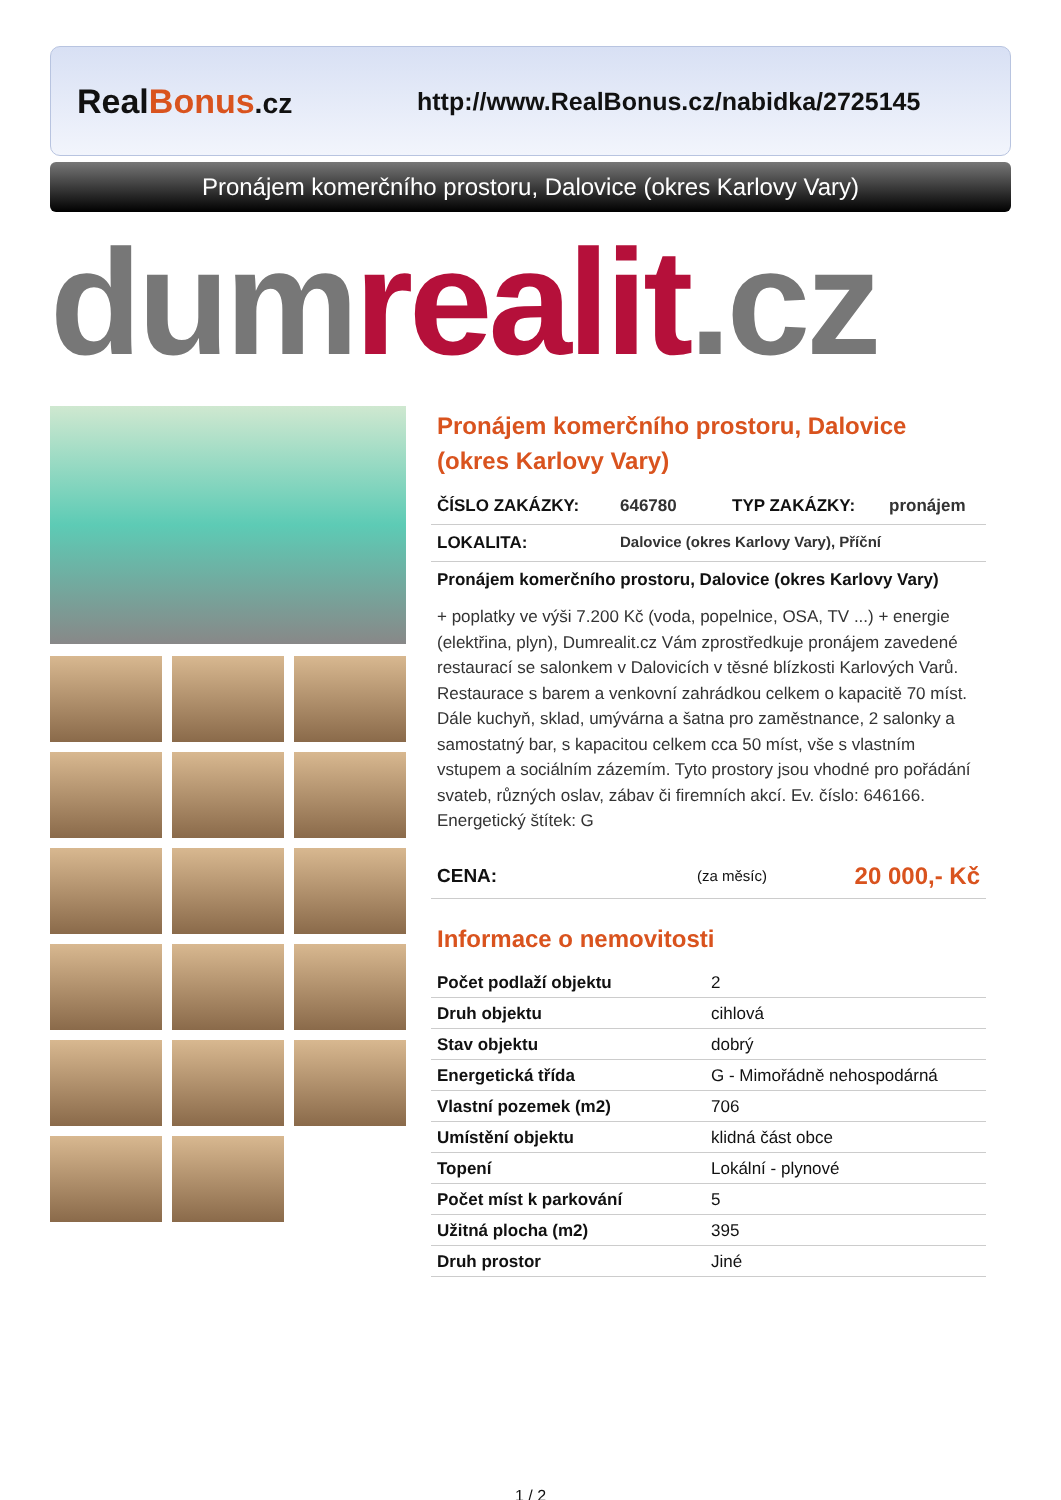Real Bonus.cz
http://www.RealBonus.cz/nabidka/2725145
Pronájem komerčního prostoru, Dalovice (okres Karlovy Vary)
dumrealit.cz
Pronájem komerčního prostoru, Dalovice (okres Karlovy Vary)
ČÍSLO ZAKÁZKY: 646780 TYP ZAKÁZKY: pronájem
LOKALITA: Dalovice (okres Karlovy Vary), Příční
Pronájem komerčního prostoru, Dalovice (okres Karlovy Vary)
+ poplatky ve výši 7.200 Kč (voda, popelnice, OSA, TV ...) + energie (elektřina, plyn), Dumrealit.cz Vám zprostředkuje pronájem zavedené restaurací se salonkem v Dalovicích v těsné blízkosti Karlových Varů. Restaurace s barem a venkovní zahrádkou celkem o kapacitě 70 míst. Dále kuchyň, sklad, umývárna a šatna pro zaměstnance, 2 salonky a samostatný bar, s kapacitou celkem cca 50 míst, vše s vlastním vstupem a sociálním zázemím. Tyto prostory jsou vhodné pro pořádání svateb, různých oslav, zábav či firemních akcí. Ev. číslo: 646166. Energetický štítek: G
CENA: (za měsíc) 20 000,- Kč
Informace o nemovitosti
| Počet podlaží objektu | 2 |
| Druh objektu | cihlová |
| Stav objektu | dobrý |
| Energetická třída | G - Mimořádně nehospodárná |
| Vlastní pozemek (m2) | 706 |
| Umístění objektu | klidná část obce |
| Topení | Lokální - plynové |
| Počet míst k parkování | 5 |
| Užitná plocha (m2) | 395 |
| Druh prostor | Jiné |
1 / 2